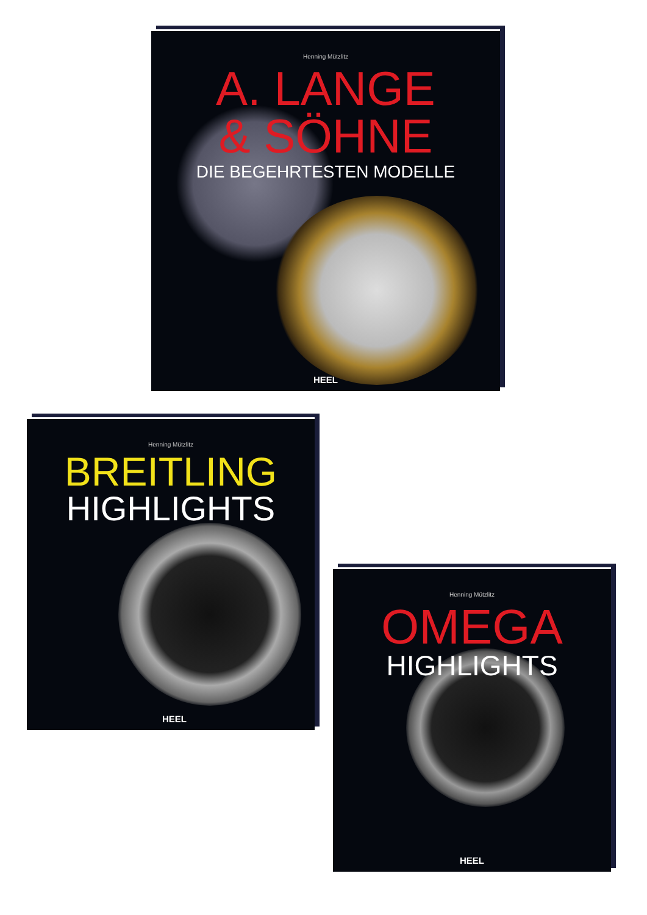Henning Mützlitz
A. LANGE
& SÖHNE
DIE BEGEHRTESTEN MODELLE
HEEL
Henning Mützlitz
BREITLING
HIGHLIGHTS
HEEL
Henning Mützlitz
OMEGA
HIGHLIGHTS
HEEL